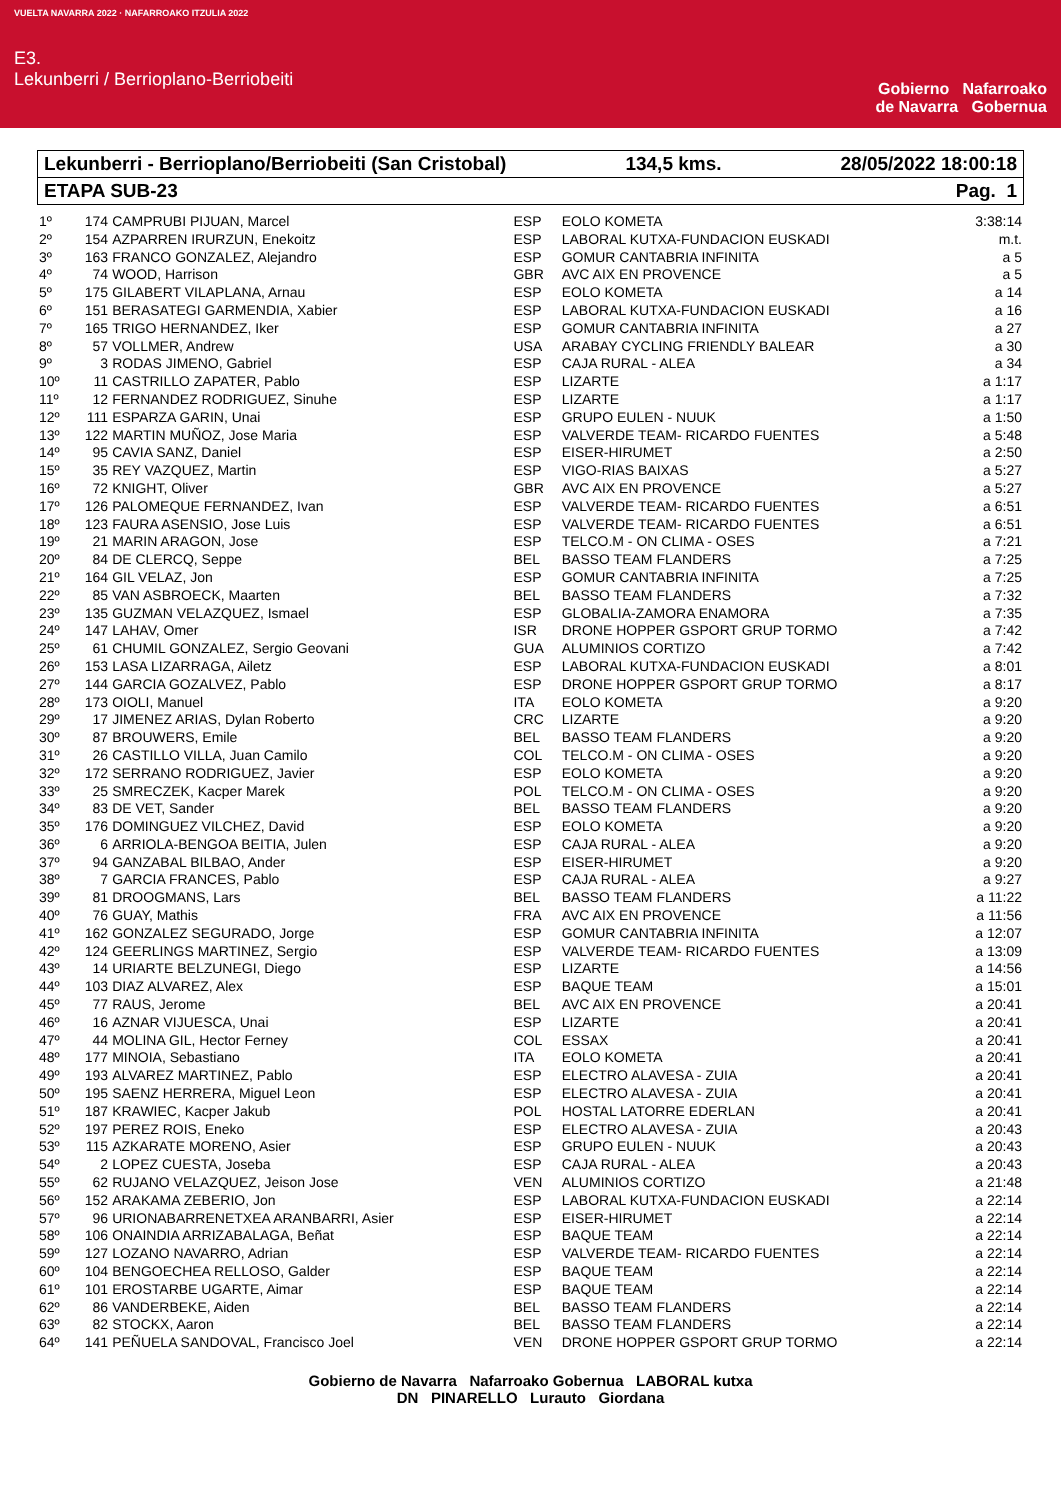VUELTA NAVARRA 2022 · NAFARROAKO ITZULIA 2022
E3.
Lekunberri / Berrioplano-Berriobeiti
Gobierno Nafarroako
de Navarra Gobernua
Lekunberri - Berrioplano/Berriobeiti (San Cristobal) 134,5 kms. 28/05/2022 18:00:18
ETAPA SUB-23 Pag. 1
| 1º | 174 | CAMPRUBI PIJUAN, Marcel | ESP | EOLO KOMETA | 3:38:14 |
| 2º | 154 | AZPARREN IRURZUN, Enekoitz | ESP | LABORAL KUTXA-FUNDACION EUSKADI | m.t. |
| 3º | 163 | FRANCO GONZALEZ, Alejandro | ESP | GOMUR CANTABRIA INFINITA | a 5 |
| 4º | 74 | WOOD, Harrison | GBR | AVC AIX EN PROVENCE | a 5 |
| 5º | 175 | GILABERT VILAPLANA, Arnau | ESP | EOLO KOMETA | a 14 |
| 6º | 151 | BERASATEGI GARMENDIA, Xabier | ESP | LABORAL KUTXA-FUNDACION EUSKADI | a 16 |
| 7º | 165 | TRIGO HERNANDEZ, Iker | ESP | GOMUR CANTABRIA INFINITA | a 27 |
| 8º | 57 | VOLLMER, Andrew | USA | ARABAY CYCLING FRIENDLY BALEAR | a 30 |
| 9º | 3 | RODAS JIMENO, Gabriel | ESP | CAJA RURAL - ALEA | a 34 |
| 10º | 11 | CASTRILLO ZAPATER, Pablo | ESP | LIZARTE | a 1:17 |
| 11º | 12 | FERNANDEZ RODRIGUEZ, Sinuhe | ESP | LIZARTE | a 1:17 |
| 12º | 111 | ESPARZA GARIN, Unai | ESP | GRUPO EULEN - NUUK | a 1:50 |
| 13º | 122 | MARTIN MUÑOZ, Jose Maria | ESP | VALVERDE TEAM- RICARDO FUENTES | a 5:48 |
| 14º | 95 | CAVIA SANZ, Daniel | ESP | EISER-HIRUMET | a 2:50 |
| 15º | 35 | REY VAZQUEZ, Martin | ESP | VIGO-RIAS BAIXAS | a 5:27 |
| 16º | 72 | KNIGHT, Oliver | GBR | AVC AIX EN PROVENCE | a 5:27 |
| 17º | 126 | PALOMEQUE FERNANDEZ, Ivan | ESP | VALVERDE TEAM- RICARDO FUENTES | a 6:51 |
| 18º | 123 | FAURA ASENSIO, Jose Luis | ESP | VALVERDE TEAM- RICARDO FUENTES | a 6:51 |
| 19º | 21 | MARIN ARAGON, Jose | ESP | TELCO.M - ON CLIMA - OSES | a 7:21 |
| 20º | 84 | DE CLERCQ, Seppe | BEL | BASSO TEAM FLANDERS | a 7:25 |
| 21º | 164 | GIL VELAZ, Jon | ESP | GOMUR CANTABRIA INFINITA | a 7:25 |
| 22º | 85 | VAN ASBROECK, Maarten | BEL | BASSO TEAM FLANDERS | a 7:32 |
| 23º | 135 | GUZMAN VELAZQUEZ, Ismael | ESP | GLOBALIA-ZAMORA ENAMORA | a 7:35 |
| 24º | 147 | LAHAV, Omer | ISR | DRONE HOPPER GSPORT GRUP TORMO | a 7:42 |
| 25º | 61 | CHUMIL GONZALEZ, Sergio Geovani | GUA | ALUMINIOS CORTIZO | a 7:42 |
| 26º | 153 | LASA LIZARRAGA, Ailetz | ESP | LABORAL KUTXA-FUNDACION EUSKADI | a 8:01 |
| 27º | 144 | GARCIA GOZALVEZ, Pablo | ESP | DRONE HOPPER GSPORT GRUP TORMO | a 8:17 |
| 28º | 173 | OIOLI, Manuel | ITA | EOLO KOMETA | a 9:20 |
| 29º | 17 | JIMENEZ ARIAS, Dylan Roberto | CRC | LIZARTE | a 9:20 |
| 30º | 87 | BROUWERS, Emile | BEL | BASSO TEAM FLANDERS | a 9:20 |
| 31º | 26 | CASTILLO VILLA, Juan Camilo | COL | TELCO.M - ON CLIMA - OSES | a 9:20 |
| 32º | 172 | SERRANO RODRIGUEZ, Javier | ESP | EOLO KOMETA | a 9:20 |
| 33º | 25 | SMRECZEK, Kacper Marek | POL | TELCO.M - ON CLIMA - OSES | a 9:20 |
| 34º | 83 | DE VET, Sander | BEL | BASSO TEAM FLANDERS | a 9:20 |
| 35º | 176 | DOMINGUEZ VILCHEZ, David | ESP | EOLO KOMETA | a 9:20 |
| 36º | 6 | ARRIOLA-BENGOA BEITIA, Julen | ESP | CAJA RURAL - ALEA | a 9:20 |
| 37º | 94 | GANZABAL BILBAO, Ander | ESP | EISER-HIRUMET | a 9:20 |
| 38º | 7 | GARCIA FRANCES, Pablo | ESP | CAJA RURAL - ALEA | a 9:27 |
| 39º | 81 | DROOGMANS, Lars | BEL | BASSO TEAM FLANDERS | a 11:22 |
| 40º | 76 | GUAY, Mathis | FRA | AVC AIX EN PROVENCE | a 11:56 |
| 41º | 162 | GONZALEZ SEGURADO, Jorge | ESP | GOMUR CANTABRIA INFINITA | a 12:07 |
| 42º | 124 | GEERLINGS MARTINEZ, Sergio | ESP | VALVERDE TEAM- RICARDO FUENTES | a 13:09 |
| 43º | 14 | URIARTE BELZUNEGI, Diego | ESP | LIZARTE | a 14:56 |
| 44º | 103 | DIAZ ALVAREZ, Alex | ESP | BAQUE TEAM | a 15:01 |
| 45º | 77 | RAUS, Jerome | BEL | AVC AIX EN PROVENCE | a 20:41 |
| 46º | 16 | AZNAR VIJUESCA, Unai | ESP | LIZARTE | a 20:41 |
| 47º | 44 | MOLINA GIL, Hector Ferney | COL | ESSAX | a 20:41 |
| 48º | 177 | MINOIA, Sebastiano | ITA | EOLO KOMETA | a 20:41 |
| 49º | 193 | ALVAREZ MARTINEZ, Pablo | ESP | ELECTRO ALAVESA - ZUIA | a 20:41 |
| 50º | 195 | SAENZ HERRERA, Miguel Leon | ESP | ELECTRO ALAVESA - ZUIA | a 20:41 |
| 51º | 187 | KRAWIEC, Kacper Jakub | POL | HOSTAL LATORRE EDERLAN | a 20:41 |
| 52º | 197 | PEREZ ROIS, Eneko | ESP | ELECTRO ALAVESA - ZUIA | a 20:43 |
| 53º | 115 | AZKARATE MORENO, Asier | ESP | GRUPO EULEN - NUUK | a 20:43 |
| 54º | 2 | LOPEZ CUESTA, Joseba | ESP | CAJA RURAL - ALEA | a 20:43 |
| 55º | 62 | RUJANO VELAZQUEZ, Jeison Jose | VEN | ALUMINIOS CORTIZO | a 21:48 |
| 56º | 152 | ARAKAMA ZEBERIO, Jon | ESP | LABORAL KUTXA-FUNDACION EUSKADI | a 22:14 |
| 57º | 96 | URIONABARRENETXEA ARANBARRI, Asier | ESP | EISER-HIRUMET | a 22:14 |
| 58º | 106 | ONAINDIA ARRIZABALAGA, Beñat | ESP | BAQUE TEAM | a 22:14 |
| 59º | 127 | LOZANO NAVARRO, Adrian | ESP | VALVERDE TEAM- RICARDO FUENTES | a 22:14 |
| 60º | 104 | BENGOECHEA RELLOSO, Galder | ESP | BAQUE TEAM | a 22:14 |
| 61º | 101 | EROSTARBE UGARTE, Aimar | ESP | BAQUE TEAM | a 22:14 |
| 62º | 86 | VANDERBEKE, Aiden | BEL | BASSO TEAM FLANDERS | a 22:14 |
| 63º | 82 | STOCKX, Aaron | BEL | BASSO TEAM FLANDERS | a 22:14 |
| 64º | 141 | PEÑUELA SANDOVAL, Francisco Joel | VEN | DRONE HOPPER GSPORT GRUP TORMO | a 22:14 |
Gobierno de Navarra Nafarroako Gobernua LABORAL kutxa
DN PINARELLO Lurauto Giordana